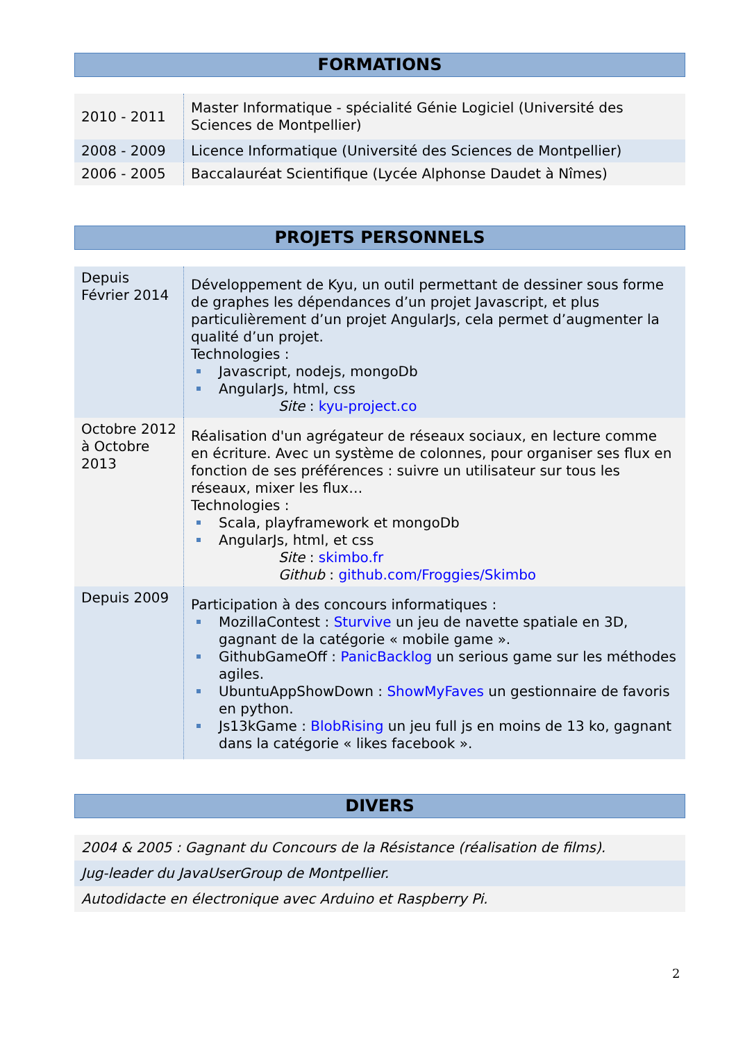FORMATIONS
| 2010 - 2011 | Master Informatique - spécialité Génie Logiciel (Université des Sciences de Montpellier) |
| 2008 - 2009 | Licence Informatique (Université des Sciences de Montpellier) |
| 2006 - 2005 | Baccalauréat Scientifique (Lycée Alphonse Daudet à Nîmes) |
PROJETS PERSONNELS
| Depuis Février 2014 | Développement de Kyu, un outil permettant de dessiner sous forme de graphes les dépendances d’un projet Javascript, et plus particulièrement d’un projet AngularJs, cela permet d’augmenter la qualité d’un projet. Technologies : Javascript, nodejs, mongoDb AngularJs, html, css Site : kyu-project.co |
| Octobre 2012 à Octobre 2013 | Réalisation d'un agrégateur de réseaux sociaux, en lecture comme en écriture. Avec un système de colonnes, pour organiser ses flux en fonction de ses préférences : suivre un utilisateur sur tous les réseaux, mixer les flux… Technologies : Scala, playframework et mongoDb AngularJs, html, et css Site : skimbo.fr Github : github.com/Froggies/Skimbo |
| Depuis 2009 | Participation à des concours informatiques : MozillaContest : Sturvive un jeu de navette spatiale en 3D, gagnant de la catégorie « mobile game ». GithubGameOff : PanicBacklog un serious game sur les méthodes agiles. UbuntuAppShowDown : ShowMyFaves un gestionnaire de favoris en python. Js13kGame : BlobRising un jeu full js en moins de 13 ko, gagnant dans la catégorie « likes facebook ». |
DIVERS
| 2004 & 2005 : Gagnant du Concours de la Résistance (réalisation de films). |
| Jug-leader du JavaUserGroup de Montpellier. |
| Autodidacte en électronique avec Arduino et Raspberry Pi. |
2